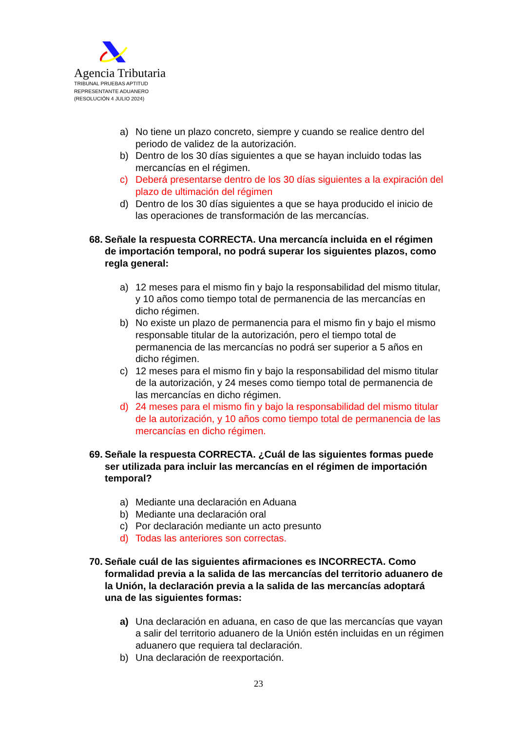Agencia Tributaria
TRIBUNAL PRUEBAS APTITUD
REPRESENTANTE ADUANERO
(RESOLUCIÓN 4 JULIO 2024)
a) No tiene un plazo concreto, siempre y cuando se realice dentro del periodo de validez de la autorización.
b) Dentro de los 30 días siguientes a que se hayan incluido todas las mercancías en el régimen.
c) Deberá presentarse dentro de los 30 días siguientes a la expiración del plazo de ultimación del régimen
d) Dentro de los 30 días siguientes a que se haya producido el inicio de las operaciones de transformación de las mercancías.
68. Señale la respuesta CORRECTA. Una mercancía incluida en el régimen de importación temporal, no podrá superar los siguientes plazos, como regla general:
a) 12 meses para el mismo fin y bajo la responsabilidad del mismo titular, y 10 años como tiempo total de permanencia de las mercancías en dicho régimen.
b) No existe un plazo de permanencia para el mismo fin y bajo el mismo responsable titular de la autorización, pero el tiempo total de permanencia de las mercancías no podrá ser superior a 5 años en dicho régimen.
c) 12 meses para el mismo fin y bajo la responsabilidad del mismo titular de la autorización, y 24 meses como tiempo total de permanencia de las mercancías en dicho régimen.
d) 24 meses para el mismo fin y bajo la responsabilidad del mismo titular de la autorización, y 10 años como tiempo total de permanencia de las mercancías en dicho régimen.
69. Señale la respuesta CORRECTA. ¿Cuál de las siguientes formas puede ser utilizada para incluir las mercancías en el régimen de importación temporal?
a) Mediante una declaración en Aduana
b) Mediante una declaración oral
c) Por declaración mediante un acto presunto
d) Todas las anteriores son correctas.
70. Señale cuál de las siguientes afirmaciones es INCORRECTA. Como formalidad previa a la salida de las mercancías del territorio aduanero de la Unión, la declaración previa a la salida de las mercancías adoptará una de las siguientes formas:
a) Una declaración en aduana, en caso de que las mercancías que vayan a salir del territorio aduanero de la Unión estén incluidas en un régimen aduanero que requiera tal declaración.
b) Una declaración de reexportación.
23